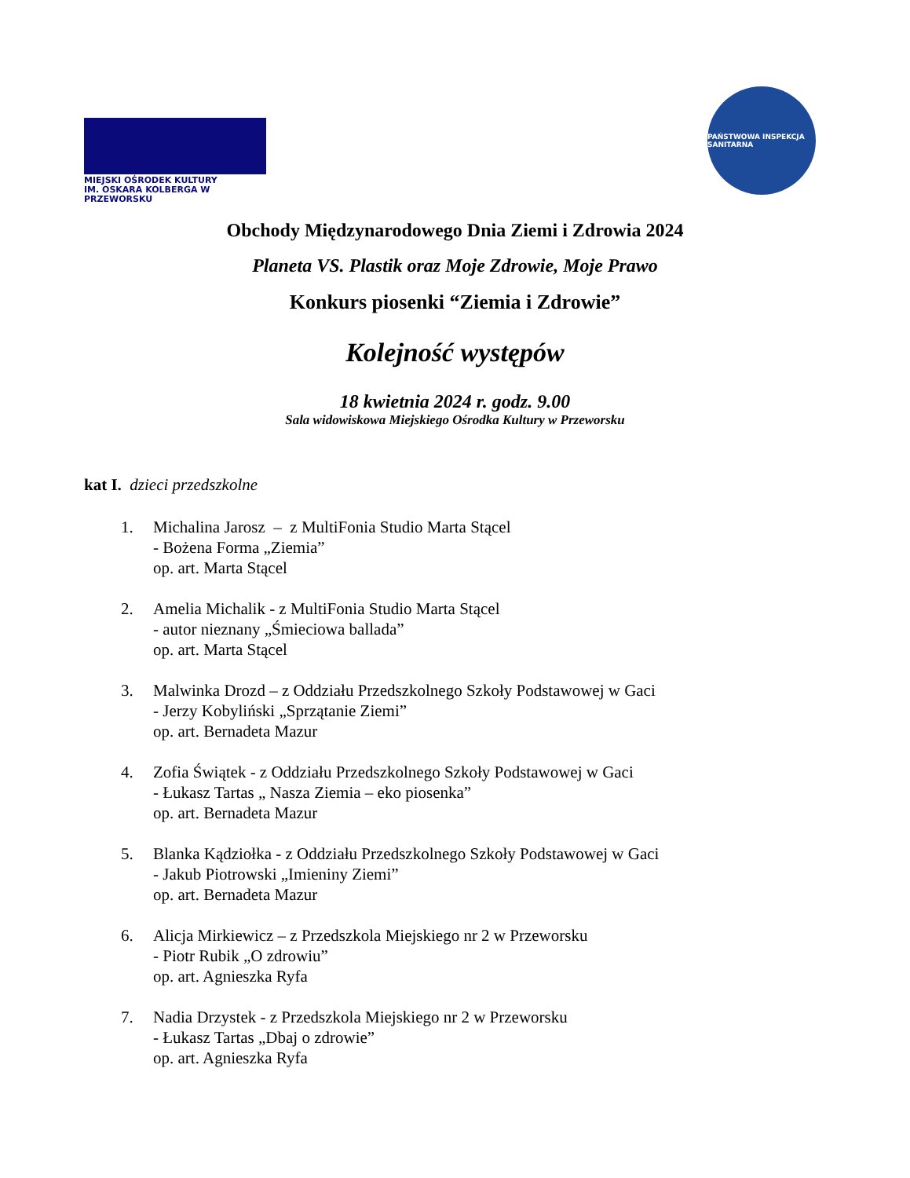MIEJSKI OŚRODEK KULTURY
IM. OSKARA KOLBERGA W PRZEWORSKU
PAŃSTWOWA INSPEKCJA SANITARNA
Obchody Międzynarodowego Dnia Ziemi i Zdrowia 2024
Planeta VS. Plastik oraz Moje Zdrowie, Moje Prawo
Konkurs piosenki “Ziemia i Zdrowie”
Kolejność występów
18 kwietnia 2024 r. godz. 9.00
Sala widowiskowa Miejskiego Ośrodka Kultury w Przeworsku
kat I. dzieci przedszkolne
1. Michalina Jarosz – z MultiFonia Studio Marta Stącel
- Bożena Forma „Ziemia”
op. art. Marta Stącel
2. Amelia Michalik - z MultiFonia Studio Marta Stącel
- autor nieznany „Śmieciowa ballada”
op. art. Marta Stącel
3. Malwinka Drozd – z Oddziału Przedszkolnego Szkoły Podstawowej w Gaci
- Jerzy Kobyliński „Sprzątanie Ziemi”
op. art. Bernadeta Mazur
4. Zofia Świątek - z Oddziału Przedszkolnego Szkoły Podstawowej w Gaci
- Łukasz Tartas „ Nasza Ziemia – eko piosenka”
op. art. Bernadeta Mazur
5. Blanka Kądziołka - z Oddziału Przedszkolnego Szkoły Podstawowej w Gaci
- Jakub Piotrowski „Imieniny Ziemi”
op. art. Bernadeta Mazur
6. Alicja Mirkiewicz – z Przedszkola Miejskiego nr 2 w Przeworsku
- Piotr Rubik „O zdrowiu”
op. art. Agnieszka Ryfa
7. Nadia Drzystek - z Przedszkola Miejskiego nr 2 w Przeworsku
- Łukasz Tartas „Dbaj o zdrowie”
op. art. Agnieszka Ryfa